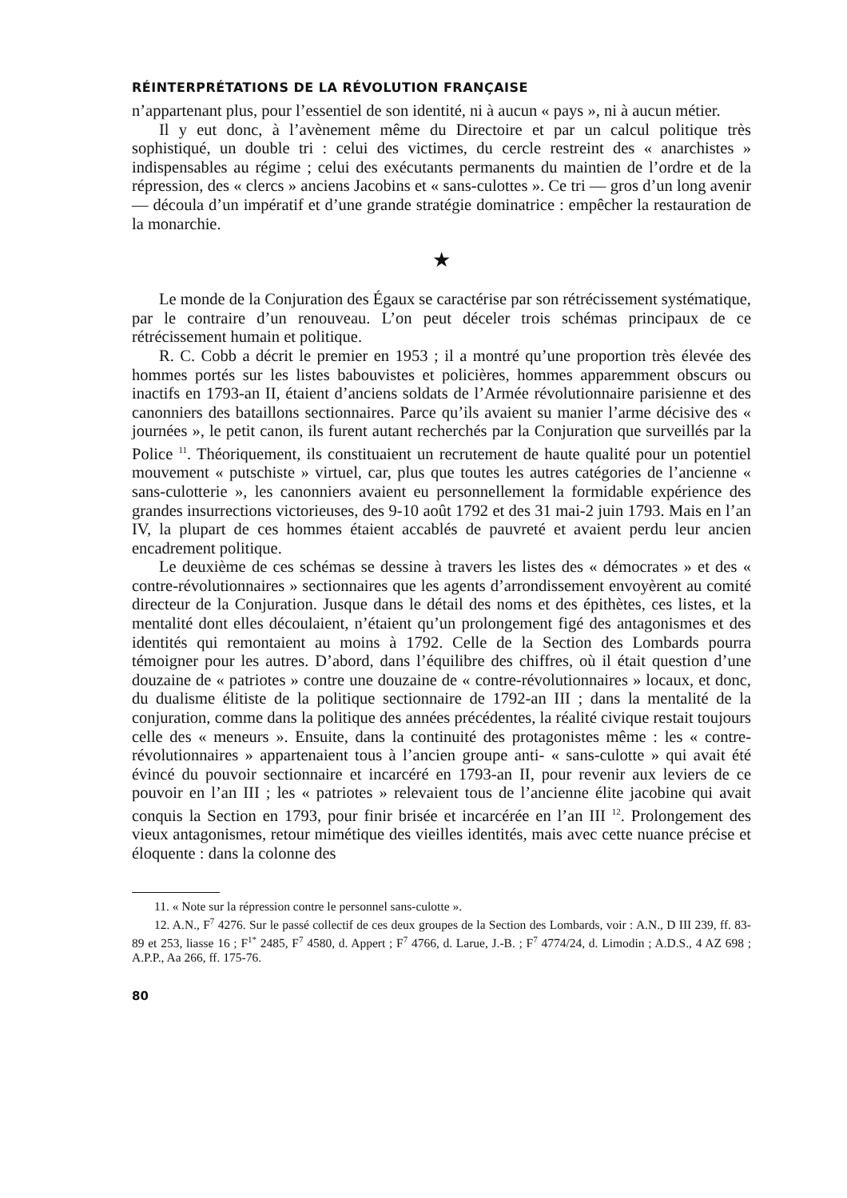RÉINTERPRÉTATIONS DE LA RÉVOLUTION FRANÇAISE
n’appartenant plus, pour l’essentiel de son identité, ni à aucun « pays », ni à aucun métier.
Il y eut donc, à l’avènement même du Directoire et par un calcul politique très sophistiqué, un double tri : celui des victimes, du cercle restreint des « anarchistes » indispensables au régime ; celui des exécutants permanents du maintien de l’ordre et de la répression, des « clercs » anciens Jacobins et « sans-culottes ». Ce tri — gros d’un long avenir — découla d’un impératif et d’une grande stratégie dominatrice : empêcher la restauration de la monarchie.
★
Le monde de la Conjuration des Égaux se caractérise par son rétrécissement systématique, par le contraire d’un renouveau. L’on peut déceler trois schémas principaux de ce rétrécissement humain et politique.
R. C. Cobb a décrit le premier en 1953 ; il a montré qu’une proportion très élevée des hommes portés sur les listes babouvistes et policières, hommes apparemment obscurs ou inactifs en 1793-an II, étaient d’anciens soldats de l’Armée révolutionnaire parisienne et des canonniers des bataillons sectionnaires. Parce qu’ils avaient su manier l’arme décisive des « journées », le petit canon, ils furent autant recherchés par la Conjuration que surveillés par la Police <sup>11</sup>. Théoriquement, ils constituaient un recrutement de haute qualité pour un potentiel mouvement « putschiste » virtuel, car, plus que toutes les autres catégories de l’ancienne « sans-culotterie », les canonniers avaient eu personnellement la formidable expérience des grandes insurrections victorieuses, des 9-10 août 1792 et des 31 mai-2 juin 1793. Mais en l’an IV, la plupart de ces hommes étaient accablés de pauvreté et avaient perdu leur ancien encadrement politique.
Le deuxième de ces schémas se dessine à travers les listes des « démocrates » et des « contre-révolutionnaires » sectionnaires que les agents d’arrondissement envoyèrent au comité directeur de la Conjuration. Jusque dans le détail des noms et des épithètes, ces listes, et la mentalité dont elles découlaient, n’étaient qu’un prolongement figé des antagonismes et des identités qui remontaient au moins à 1792. Celle de la Section des Lombards pourra témoigner pour les autres. D’abord, dans l’équilibre des chiffres, où il était question d’une douzaine de « patriotes » contre une douzaine de « contre-révolutionnaires » locaux, et donc, du dualisme élitiste de la politique sectionnaire de 1792-an III ; dans la mentalité de la conjuration, comme dans la politique des années précédentes, la réalité civique restait toujours celle des « meneurs ». Ensuite, dans la continuité des protagonistes même : les « contre-révolutionnaires » appartenaient tous à l’ancien groupe anti- « sans-culotte » qui avait été évincé du pouvoir sectionnaire et incarcéré en 1793-an II, pour revenir aux leviers de ce pouvoir en l’an III ; les « patriotes » relevaient tous de l’ancienne élite jacobine qui avait conquis la Section en 1793, pour finir brisée et incarcérée en l’an III <sup>12</sup>. Prolongement des vieux antagonismes, retour mimétique des vieilles identités, mais avec cette nuance précise et éloquente : dans la colonne des
11. « Note sur la répression contre le personnel sans-culotte ».
12. A.N., F<sup>7</sup> 4276. Sur le passé collectif de ces deux groupes de la Section des Lombards, voir : A.N., D III 239, ff. 83-89 et 253, liasse 16 ; F<sup>1*</sup> 2485, F<sup>7</sup> 4580, d. Appert ; F<sup>7</sup> 4766, d. Larue, J.-B. ; F<sup>7</sup> 4774/24, d. Limodin ; A.D.S., 4 AZ 698 ; A.P.P., Aa 266, ff. 175-76.
80